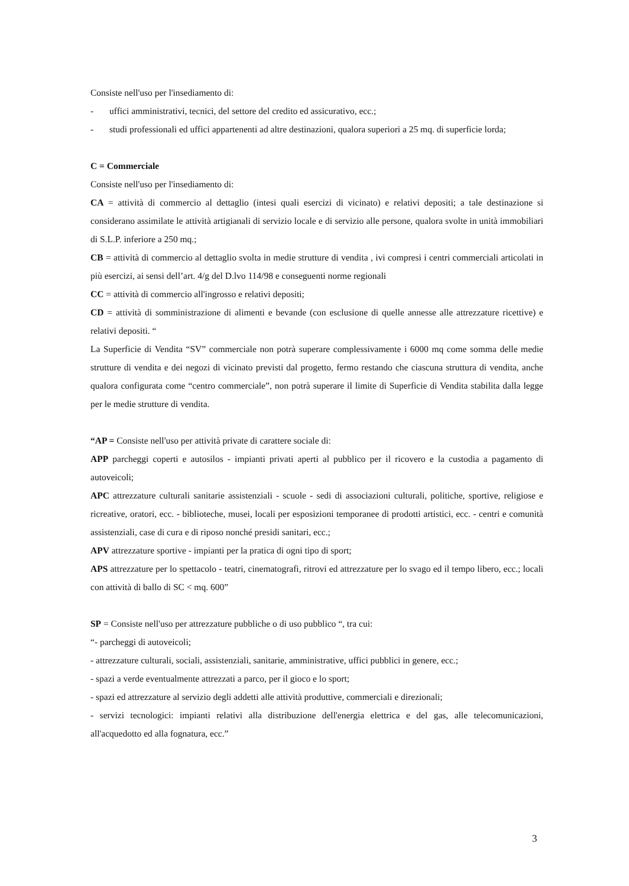Consiste nell'uso per l'insediamento di:
- uffici amministrativi, tecnici, del settore del credito ed assicurativo, ecc.;
- studi professionali ed uffici appartenenti ad altre destinazioni, qualora superiori a 25 mq. di superficie lorda;
C = Commerciale
Consiste nell'uso per l'insediamento di:
CA = attività di commercio al dettaglio (intesi quali esercizi di vicinato) e relativi depositi; a tale destinazione si considerano assimilate le attività artigianali di servizio locale e di servizio alle persone, qualora svolte in unità immobiliari di S.L.P. inferiore a 250 mq.;
CB = attività di commercio al dettaglio svolta in medie strutture di vendita , ivi compresi i centri commerciali articolati in più esercizi, ai sensi dell’art. 4/g del D.lvo 114/98 e conseguenti norme regionali
CC = attività di commercio all'ingrosso e relativi depositi;
CD = attività di somministrazione di alimenti e bevande (con esclusione di quelle annesse alle attrezzature ricettive) e relativi depositi. “
La Superficie di Vendita “SV” commerciale non potrà superare complessivamente i 6000 mq come somma delle medie strutture di vendita e dei negozi di vicinato previsti dal progetto, fermo restando che ciascuna struttura di vendita, anche qualora configurata come “centro commerciale”, non potrà superare il limite di Superficie di Vendita stabilita dalla legge per le medie strutture di vendita.
“AP = Consiste nell'uso per attività private di carattere sociale di:
APP parcheggi coperti e autosilos - impianti privati aperti al pubblico per il ricovero e la custodia a pagamento di autoveicoli;
APC attrezzature culturali sanitarie assistenziali - scuole - sedi di associazioni culturali, politiche, sportive, religiose e ricreative, oratori, ecc. - biblioteche, musei, locali per esposizioni temporanee di prodotti artistici, ecc. - centri e comunità assistenziali, case di cura e di riposo nonché presidi sanitari, ecc.;
APV attrezzature sportive - impianti per la pratica di ogni tipo di sport;
APS attrezzature per lo spettacolo - teatri, cinematografi, ritrovi ed attrezzature per lo svago ed il tempo libero, ecc.; locali con attività di ballo di SC < mq. 600”
SP = Consiste nell'uso per attrezzature pubbliche o di uso pubblico “, tra cui:
“- parcheggi di autoveicoli;
- attrezzature culturali, sociali, assistenziali, sanitarie, amministrative, uffici pubblici in genere, ecc.;
- spazi a verde eventualmente attrezzati a parco, per il gioco e lo sport;
- spazi ed attrezzature al servizio degli addetti alle attività produttive, commerciali e direzionali;
- servizi tecnologici: impianti relativi alla distribuzione dell'energia elettrica e del gas, alle telecomunicazioni, all'acquedotto ed alla fognatura, ecc.”
3